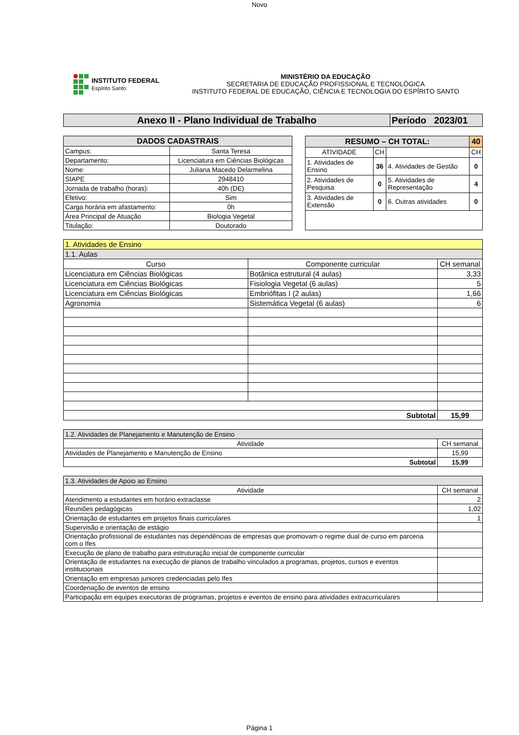Novo
INSTITUTO FEDERAL
Espírito Santo
MINISTÉRIO DA EDUCAÇÃO
SECRETARIA DE EDUCAÇÃO PROFISSIONAL E TECNOLÓGICA
INSTITUTO FEDERAL DE EDUCAÇÃO, CIÊNCIA E TECNOLOGIA DO ESPÍRITO SANTO
| Anexo II - Plano Individual de Trabalho | Período 2023/01 |
| DADOS CADASTRAIS | |
| Campus: | Santa Teresa |
| Departamento: | Licenciatura em Ciências Biológicas |
| Nome: | Juliana Macedo Delarmelina |
| SIAPE | 2948410 |
| Jornada de trabalho (horas): | 40h (DE) |
| Efetivo: | Sim |
| Carga horária em afastamento: | 0h |
| Área Principal de Atuação | Biologia Vegetal |
| Titulação: | Doutorado |
| RESUMO – CH TOTAL: | | | 40 |
| ATIVIDADE | CH | | CH |
| 1. Atividades de Ensino | 36 | 4. Atividades de Gestão | 0 |
| 2. Atividades de Pesquisa | 0 | 5. Atividades de Representação | 4 |
| 3. Atividades de Extensão | 0 | 6. Outras atividades | 0 |
| 1. Atividades de Ensino | | |
| 1.1. Aulas | | |
| Curso | Componente curricular | CH semanal |
| Licenciatura em Ciências Biológicas | Botânica estrutural (4 aulas) | 3,33 |
| Licenciatura em Ciências Biológicas | Fisiologia Vegetal (6 aulas) | 5 |
| Licenciatura em Ciências Biológicas | Embriófitas I (2 aulas) | 1,66 |
| Agronomia | Sistemática Vegetal (6 aulas) | 6 |
| Subtotal | | 15,99 |
| 1.2. Atividades de Planejamento e Manutenção de Ensino | |
| Atividade | CH semanal |
| Atividades de Planejamento e Manutenção de Ensino | 15,99 |
| Subtotal | 15,99 |
| 1.3. Atividades de Apoio ao Ensino | |
| Atividade | CH semanal |
| Atendimento a estudantes em horário extraclasse | 2 |
| Reuniões pedagógicas | 1,02 |
| Orientação de estudantes em projetos finais curriculares | 1 |
| Supervisão e orientação de estágio | |
| Orientação profissional de estudantes nas dependências de empresas que promovam o regime dual de curso em parceria com o Ifes | |
| Execução de plano de trabalho para estruturação inicial de componente curricular | |
| Orientação de estudantes na execução de planos de trabalho vinculados a programas, projetos, cursos e eventos institucionais | |
| Orientação em empresas juniores credenciadas pelo Ifes | |
| Coordenação de eventos de ensino | |
| Participação em equipes executoras de programas, projetos e eventos de ensino para atividades extracurriculares | |
Página 1